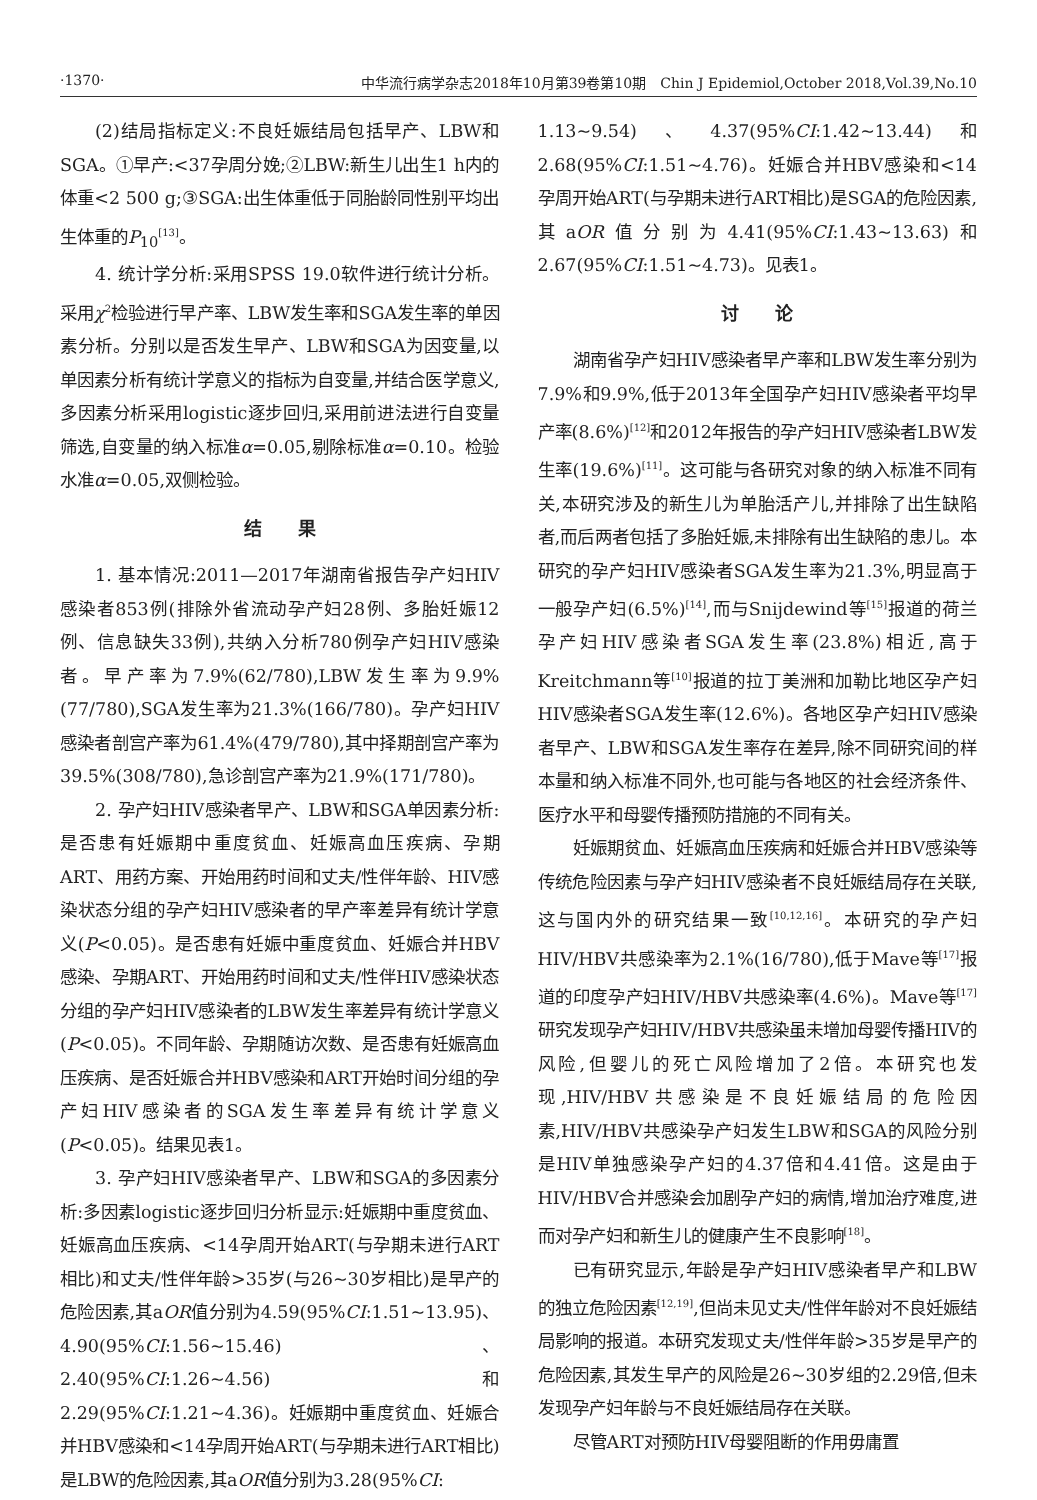·1370· 中华流行病学杂志2018年10月第39卷第10期　Chin J Epidemiol,October 2018,Vol.39,No.10
(2)结局指标定义:不良妊娠结局包括早产、LBW和SGA。①早产:<37孕周分娩;②LBW:新生儿出生1 h内的体重<2 500 g;③SGA:出生体重低于同胎龄同性别平均出生体重的P<sub>10</sub><sup>[13]</sup>。
4. 统计学分析:采用SPSS 19.0软件进行统计分析。采用χ<sup>2</sup>检验进行早产率、LBW发生率和SGA发生率的单因素分析。分别以是否发生早产、LBW和SGA为因变量,以单因素分析有统计学意义的指标为自变量,并结合医学意义,多因素分析采用logistic逐步回归,采用前进法进行自变量筛选,自变量的纳入标准α=0.05,剔除标准α=0.10。检验水准α=0.05,双侧检验。
结　　果
1. 基本情况:2011—2017年湖南省报告孕产妇HIV感染者853例(排除外省流动孕产妇28例、多胎妊娠12例、信息缺失33例),共纳入分析780例孕产妇HIV感染者。早产率为7.9%(62/780),LBW发生率为9.9%(77/780),SGA发生率为21.3%(166/780)。孕产妇HIV感染者剖宫产率为61.4%(479/780),其中择期剖宫产率为39.5%(308/780),急诊剖宫产率为21.9%(171/780)。
2. 孕产妇HIV感染者早产、LBW和SGA单因素分析:是否患有妊娠期中重度贫血、妊娠高血压疾病、孕期ART、用药方案、开始用药时间和丈夫/性伴年龄、HIV感染状态分组的孕产妇HIV感染者的早产率差异有统计学意义(P<0.05)。是否患有妊娠中重度贫血、妊娠合并HBV感染、孕期ART、开始用药时间和丈夫/性伴HIV感染状态分组的孕产妇HIV感染者的LBW发生率差异有统计学意义(P<0.05)。不同年龄、孕期随访次数、是否患有妊娠高血压疾病、是否妊娠合并HBV感染和ART开始时间分组的孕产妇HIV感染者的SGA发生率差异有统计学意义(P<0.05)。结果见表1。
3. 孕产妇HIV感染者早产、LBW和SGA的多因素分析:多因素logistic逐步回归分析显示:妊娠期中重度贫血、妊娠高血压疾病、<14孕周开始ART(与孕期未进行ART相比)和丈夫/性伴年龄>35岁(与26~30岁相比)是早产的危险因素,其aOR值分别为4.59(95%CI:1.51~13.95)、4.90(95%CI:1.56~15.46)、2.40(95%CI:1.26~4.56)和2.29(95%CI:1.21~4.36)。妊娠期中重度贫血、妊娠合并HBV感染和<14孕周开始ART(与孕期未进行ART相比)是LBW的危险因素,其aOR值分别为3.28(95%CI:
1.13~9.54)、4.37(95%CI:1.42~13.44)和2.68(95%CI:1.51~4.76)。妊娠合并HBV感染和<14孕周开始ART(与孕期未进行ART相比)是SGA的危险因素,其aOR值分别为4.41(95%CI:1.43~13.63)和2.67(95%CI:1.51~4.73)。见表1。
讨　　论
湖南省孕产妇HIV感染者早产率和LBW发生率分别为7.9%和9.9%,低于2013年全国孕产妇HIV感染者平均早产率(8.6%)<sup>[12]</sup>和2012年报告的孕产妇HIV感染者LBW发生率(19.6%)<sup>[11]</sup>。这可能与各研究对象的纳入标准不同有关,本研究涉及的新生儿为单胎活产儿,并排除了出生缺陷者,而后两者包括了多胎妊娠,未排除有出生缺陷的患儿。本研究的孕产妇HIV感染者SGA发生率为21.3%,明显高于一般孕产妇(6.5%)<sup>[14]</sup>,而与Snijdewind等<sup>[15]</sup>报道的荷兰孕产妇HIV感染者SGA发生率(23.8%)相近,高于Kreitchmann等<sup>[10]</sup>报道的拉丁美洲和加勒比地区孕产妇HIV感染者SGA发生率(12.6%)。各地区孕产妇HIV感染者早产、LBW和SGA发生率存在差异,除不同研究间的样本量和纳入标准不同外,也可能与各地区的社会经济条件、医疗水平和母婴传播预防措施的不同有关。
妊娠期贫血、妊娠高血压疾病和妊娠合并HBV感染等传统危险因素与孕产妇HIV感染者不良妊娠结局存在关联,这与国内外的研究结果一致<sup>[10,12,16]</sup>。本研究的孕产妇HIV/HBV共感染率为2.1%(16/780),低于Mave等<sup>[17]</sup>报道的印度孕产妇HIV/HBV共感染率(4.6%)。Mave等<sup>[17]</sup>研究发现孕产妇HIV/HBV共感染虽未增加母婴传播HIV的风险,但婴儿的死亡风险增加了2倍。本研究也发现,HIV/HBV共感染是不良妊娠结局的危险因素,HIV/HBV共感染孕产妇发生LBW和SGA的风险分别是HIV单独感染孕产妇的4.37倍和4.41倍。这是由于HIV/HBV合并感染会加剧孕产妇的病情,增加治疗难度,进而对孕产妇和新生儿的健康产生不良影响<sup>[18]</sup>。
已有研究显示,年龄是孕产妇HIV感染者早产和LBW的独立危险因素<sup>[12,19]</sup>,但尚未见丈夫/性伴年龄对不良妊娠结局影响的报道。本研究发现丈夫/性伴年龄>35岁是早产的危险因素,其发生早产的风险是26~30岁组的2.29倍,但未发现孕产妇年龄与不良妊娠结局存在关联。
尽管ART对预防HIV母婴阻断的作用毋庸置